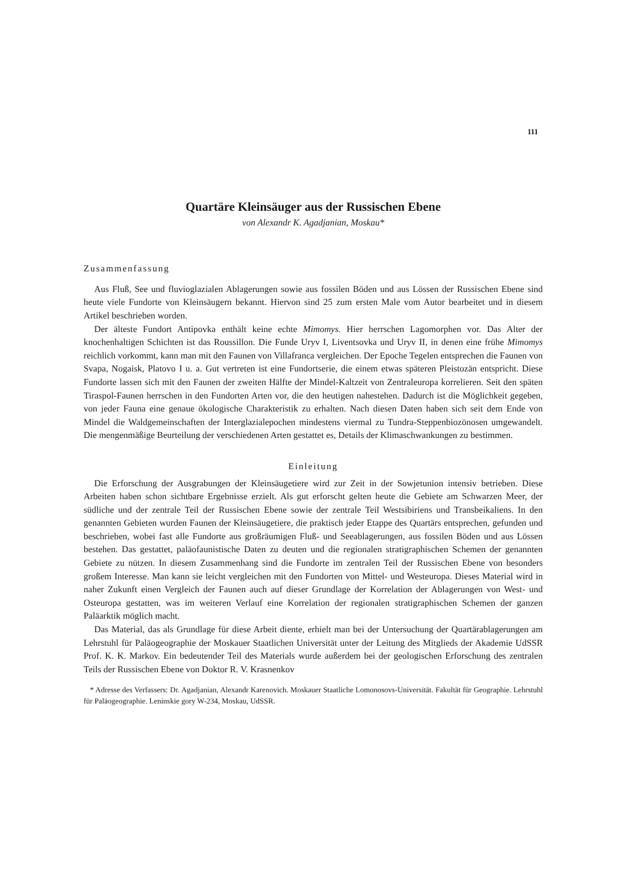111
Quartäre Kleinsäuger aus der Russischen Ebene
von Alexandr K. Agadjanian, Moskau*
Zusammenfassung
Aus Fluß, See und fluvioglazialen Ablagerungen sowie aus fossilen Böden und aus Lössen der Russischen Ebene sind heute viele Fundorte von Kleinsäugern bekannt. Hiervon sind 25 zum ersten Male vom Autor bearbeitet und in diesem Artikel beschrieben worden.
Der älteste Fundort Antipovka enthält keine echte Mimomys. Hier herrschen Lagomorphen vor. Das Alter der knochenhaltigen Schichten ist das Roussillon. Die Funde Uryv I, Liventsovka und Uryv II, in denen eine frühe Mimomys reichlich vorkommt, kann man mit den Faunen von Villafranca vergleichen. Der Epoche Tegelen entsprechen die Faunen von Svapa, Nogaisk, Platovo I u. a. Gut vertreten ist eine Fundortserie, die einem etwas späteren Pleistozän entspricht. Diese Fundorte lassen sich mit den Faunen der zweiten Hälfte der Mindel-Kaltzeit von Zentraleuropa korrelieren. Seit den späten Tiraspol-Faunen herrschen in den Fundorten Arten vor, die den heutigen nahestehen. Dadurch ist die Möglichkeit gegeben, von jeder Fauna eine genaue ökologische Charakteristik zu erhalten. Nach diesen Daten haben sich seit dem Ende von Mindel die Waldgemeinschaften der Interglazialepochen mindestens viermal zu Tundra-Steppenbiozönosen umgewandelt. Die mengenmäßige Beurteilung der verschiedenen Arten gestattet es, Details der Klimaschwankungen zu bestimmen.
Einleitung
Die Erforschung der Ausgrabungen der Kleinsäugetiere wird zur Zeit in der Sowjetunion intensiv betrieben. Diese Arbeiten haben schon sichtbare Ergebnisse erzielt. Als gut erforscht gelten heute die Gebiete am Schwarzen Meer, der südliche und der zentrale Teil der Russischen Ebene sowie der zentrale Teil Westsibiriens und Transbeikaliens. In den genannten Gebieten wurden Faunen der Kleinsäugetiere, die praktisch jeder Etappe des Quartärs entsprechen, gefunden und beschrieben, wobei fast alle Fundorte aus großräumigen Fluß- und Seeablagerungen, aus fossilen Böden und aus Lössen bestehen. Das gestattet, paläofaunistische Daten zu deuten und die regionalen stratigraphischen Schemen der genannten Gebiete zu nützen. In diesem Zusammenhang sind die Fundorte im zentralen Teil der Russischen Ebene von besonders großem Interesse. Man kann sie leicht vergleichen mit den Fundorten von Mittel- und Westeuropa. Dieses Material wird in naher Zukunft einen Vergleich der Faunen auch auf dieser Grundlage der Korrelation der Ablagerungen von West- und Osteuropa gestatten, was im weiteren Verlauf eine Korrelation der regionalen stratigraphischen Schemen der ganzen Paläarktik möglich macht.
Das Material, das als Grundlage für diese Arbeit diente, erhielt man bei der Untersuchung der Quartärablagerungen am Lehrstuhl für Paläogeographie der Moskauer Staatlichen Universität unter der Leitung des Mitglieds der Akademie UdSSR Prof. K. K. Markov. Ein bedeutender Teil des Materials wurde außerdem bei der geologischen Erforschung des zentralen Teils der Russischen Ebene von Doktor R. V. Krasnenkov
* Adresse des Verfassers: Dr. Agadjanian, Alexandr Karenovich. Moskauer Staatliche Lomonosovs-Universität. Fakultät für Geographie. Lehrstuhl für Paläogeographie. Leninskie gory W-234, Moskau, UdSSR.